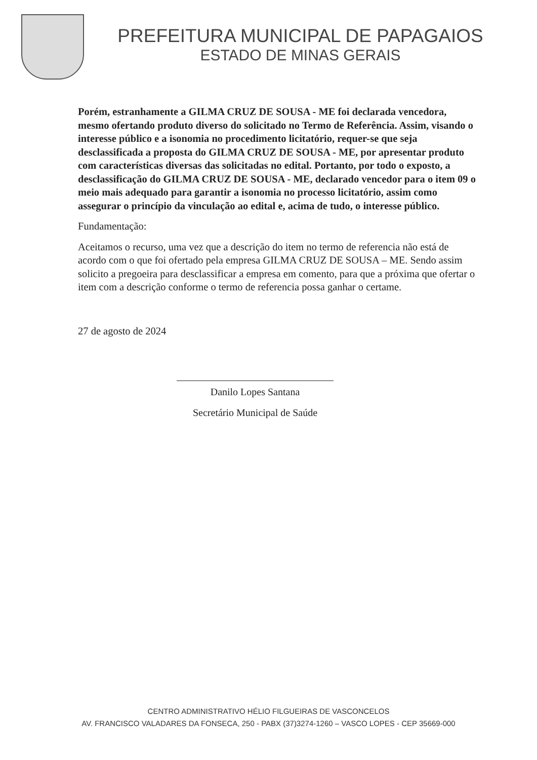PREFEITURA MUNICIPAL DE PAPAGAIOS
ESTADO DE MINAS GERAIS
Porém, estranhamente a GILMA CRUZ DE SOUSA - ME foi declarada vencedora, mesmo ofertando produto diverso do solicitado no Termo de Referência. Assim, visando o interesse público e a isonomia no procedimento licitatório, requer-se que seja desclassificada a proposta do GILMA CRUZ DE SOUSA - ME, por apresentar produto com características diversas das solicitadas no edital. Portanto, por todo o exposto, a desclassificação do GILMA CRUZ DE SOUSA - ME, declarado vencedor para o item 09 o meio mais adequado para garantir a isonomia no processo licitatório, assim como assegurar o princípio da vinculação ao edital e, acima de tudo, o interesse público.
Fundamentação:
Aceitamos o recurso, uma vez que a descrição do item no termo de referencia não está de acordo com o que foi ofertado pela empresa GILMA CRUZ DE SOUSA – ME. Sendo assim solicito a pregoeira para desclassificar a empresa em comento, para que a próxima que ofertar o item com a descrição conforme o termo de referencia possa ganhar o certame.
27 de agosto de 2024
Danilo Lopes Santana
Secretário Municipal de Saúde
CENTRO ADMINISTRATIVO HÉLIO FILGUEIRAS DE VASCONCELOS
AV. FRANCISCO VALADARES DA FONSECA, 250 - PABX (37)3274-1260 – VASCO LOPES - CEP 35669-000